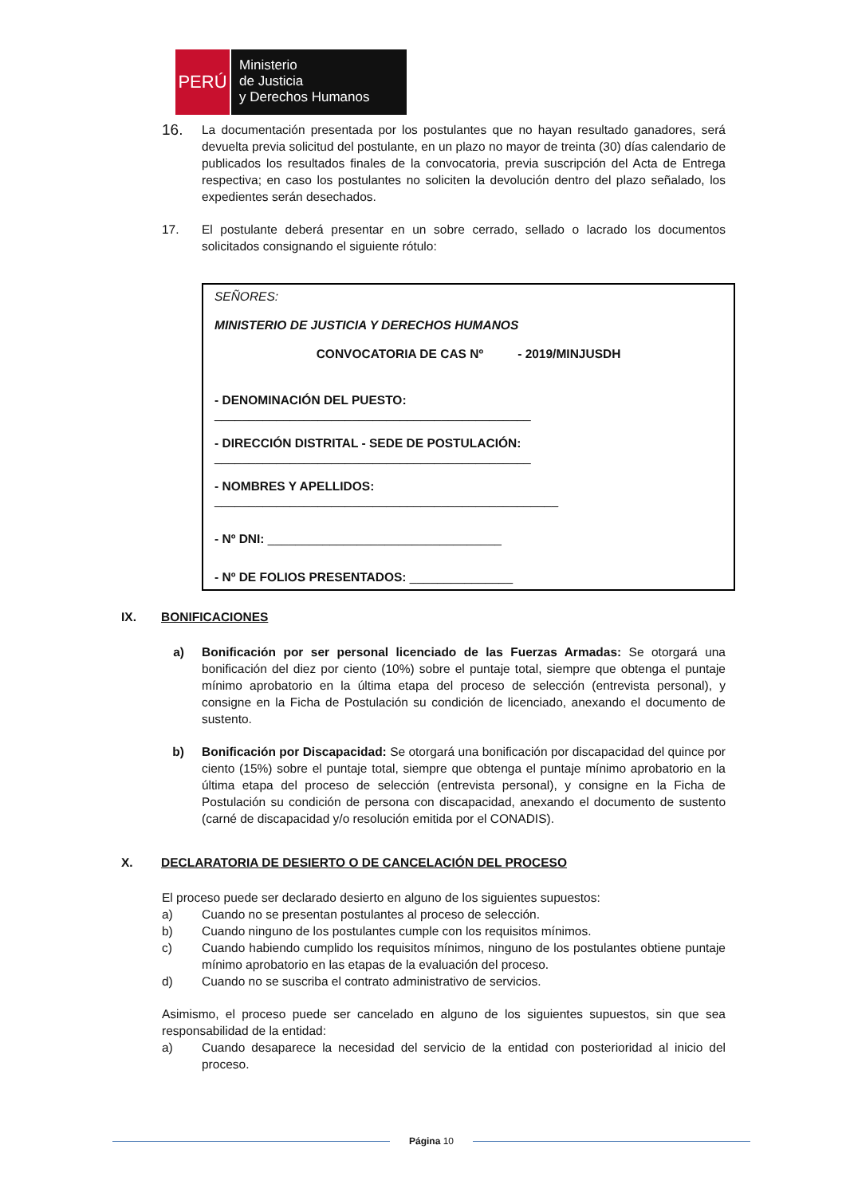PERÚ
Ministerio
de Justicia
y Derechos Humanos
16.
La documentación presentada por los postulantes que no hayan resultado ganadores, será devuelta previa solicitud del postulante, en un plazo no mayor de treinta (30) días calendario de publicados los resultados finales de la convocatoria, previa suscripción del Acta de Entrega respectiva; en caso los postulantes no soliciten la devolución dentro del plazo señalado, los expedientes serán desechados.
17. El postulante deberá presentar en un sobre cerrado, sellado o lacrado los documentos solicitados consignando el siguiente rótulo:
SEÑORES:
MINISTERIO DE JUSTICIA Y DERECHOS HUMANOS
CONVOCATORIA DE CAS Nº - 2019/MINJUSDH
- DENOMINACIÓN DEL PUESTO:
______________________________________________
- DIRECCIÓN DISTRITAL - SEDE DE POSTULACIÓN:
______________________________________________
- NOMBRES Y APELLIDOS:
__________________________________________________
- Nº DNI: __________________________________
- Nº DE FOLIOS PRESENTADOS: _______________
IX. BONIFICACIONES
a) Bonificación por ser personal licenciado de las Fuerzas Armadas: Se otorgará una bonificación del diez por ciento (10%) sobre el puntaje total, siempre que obtenga el puntaje mínimo aprobatorio en la última etapa del proceso de selección (entrevista personal), y consigne en la Ficha de Postulación su condición de licenciado, anexando el documento de sustento.
b) Bonificación por Discapacidad: Se otorgará una bonificación por discapacidad del quince por ciento (15%) sobre el puntaje total, siempre que obtenga el puntaje mínimo aprobatorio en la última etapa del proceso de selección (entrevista personal), y consigne en la Ficha de Postulación su condición de persona con discapacidad, anexando el documento de sustento (carné de discapacidad y/o resolución emitida por el CONADIS).
X. DECLARATORIA DE DESIERTO O DE CANCELACIÓN DEL PROCESO
El proceso puede ser declarado desierto en alguno de los siguientes supuestos:
a) Cuando no se presentan postulantes al proceso de selección.
b) Cuando ninguno de los postulantes cumple con los requisitos mínimos.
c) Cuando habiendo cumplido los requisitos mínimos, ninguno de los postulantes obtiene puntaje mínimo aprobatorio en las etapas de la evaluación del proceso.
d) Cuando no se suscriba el contrato administrativo de servicios.
Asimismo, el proceso puede ser cancelado en alguno de los siguientes supuestos, sin que sea responsabilidad de la entidad:
a) Cuando desaparece la necesidad del servicio de la entidad con posterioridad al inicio del proceso.
Página 10